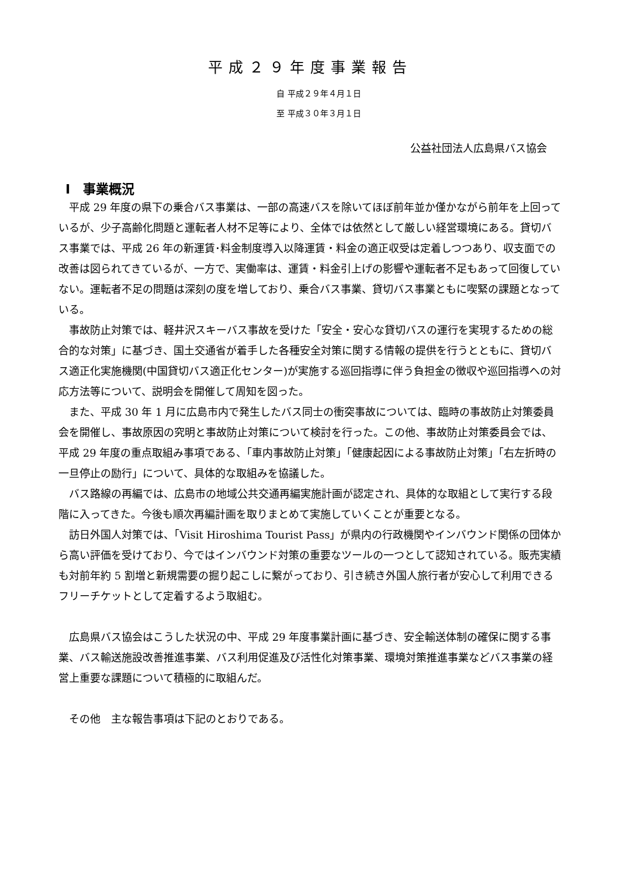平成２９年度事業報告
自 平成２９年４月１日
至 平成３０年３月１日
公益社団法人広島県バス協会
Ⅰ　事業概況
平成 29 年度の県下の乗合バス事業は、一部の高速バスを除いてほぼ前年並か僅かながら前年を上回っているが、少子高齢化問題と運転者人材不足等により、全体では依然として厳しい経営環境にある。貸切バス事業では、平成 26 年の新運賃･料金制度導入以降運賃・料金の適正収受は定着しつつあり、収支面での改善は図られてきているが、一方で、実働率は、運賃・料金引上げの影響や運転者不足もあって回復していない。運転者不足の問題は深刻の度を増しており、乗合バス事業、貸切バス事業ともに喫緊の課題となっている。
事故防止対策では、軽井沢スキーバス事故を受けた「安全・安心な貸切バスの運行を実現するための総合的な対策」に基づき、国土交通省が着手した各種安全対策に関する情報の提供を行うとともに、貸切バス適正化実施機関(中国貸切バス適正化センター)が実施する巡回指導に伴う負担金の徴収や巡回指導への対応方法等について、説明会を開催して周知を図った。
また、平成 30 年 1 月に広島市内で発生したバス同士の衝突事故については、臨時の事故防止対策委員会を開催し、事故原因の究明と事故防止対策について検討を行った。この他、事故防止対策委員会では、平成 29 年度の重点取組み事項である、「車内事故防止対策」「健康起因による事故防止対策」「右左折時の一旦停止の励行」について、具体的な取組みを協議した。
バス路線の再編では、広島市の地域公共交通再編実施計画が認定され、具体的な取組として実行する段階に入ってきた。今後も順次再編計画を取りまとめて実施していくことが重要となる。
訪日外国人対策では、「Visit Hiroshima Tourist Pass」が県内の行政機関やインバウンド関係の団体から高い評価を受けており、今ではインバウンド対策の重要なツールの一つとして認知されている。販売実績も対前年約 5 割増と新規需要の掘り起こしに繋がっており、引き続き外国人旅行者が安心して利用できるフリーチケットとして定着するよう取組む。
広島県バス協会はこうした状況の中、平成 29 年度事業計画に基づき、安全輸送体制の確保に関する事業、バス輸送施設改善推進事業、バス利用促進及び活性化対策事業、環境対策推進事業などバス事業の経営上重要な課題について積極的に取組んだ。
その他　主な報告事項は下記のとおりである。